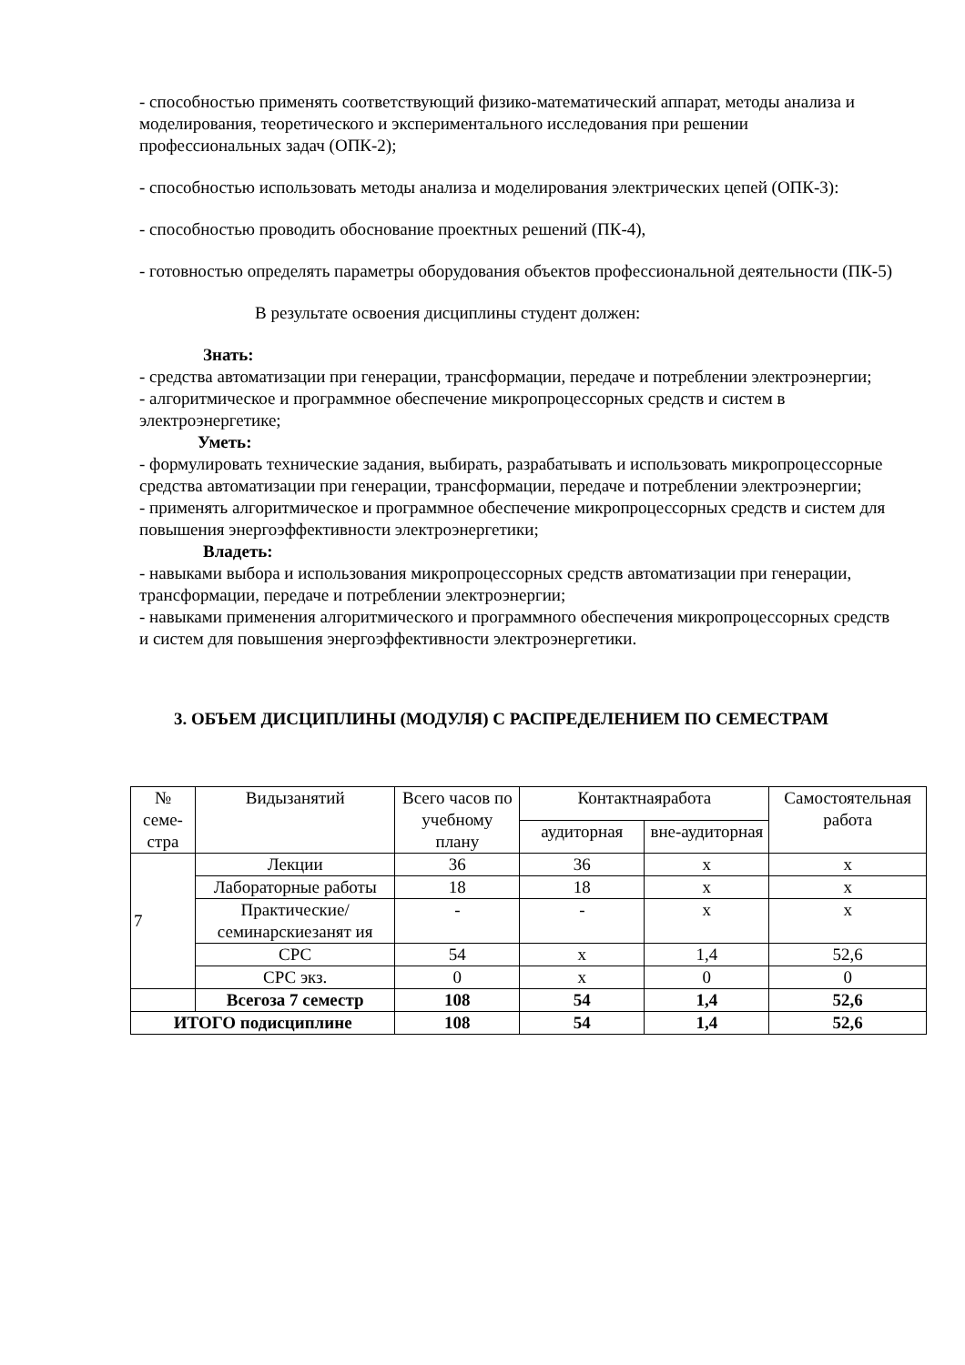- способностью применять соответствующий физико-математический аппарат, методы анализа и моделирования, теоретического и экспериментального исследования при решении профессиональных задач (ОПК-2);
- способностью использовать методы анализа и моделирования электрических цепей (ОПК-3):
- способностью проводить обоснование проектных решений (ПК-4),
- готовностью определять параметры оборудования объектов профессиональной деятельности (ПК-5)
В результате освоения дисциплины студент должен:
Знать:
- средства автоматизации при генерации, трансформации, передаче и потреблении электроэнергии;
- алгоритмическое и программное обеспечение микропроцессорных средств и систем в электроэнергетике;
Уметь:
- формулировать технические задания, выбирать, разрабатывать и использовать микропроцессорные средства автоматизации при генерации, трансформации, передаче и потреблении электроэнергии;
- применять алгоритмическое и программное обеспечение микропроцессорных средств и систем для повышения энергоэффективности электроэнергетики;
Владеть:
- навыками выбора и использования микропроцессорных средств автоматизации при генерации, трансформации, передаче и потреблении электроэнергии;
- навыками применения алгоритмического и программного обеспечения микропроцессорных средств и систем для повышения энергоэффективности электроэнергетики.
3. ОБЪЕМ ДИСЦИПЛИНЫ (МОДУЛЯ) С РАСПРЕДЕЛЕНИЕМ ПО СЕМЕСТРАМ
| № семе-стра | Видызанятий | Всего часов по учебному плану | Контактнаяработа | | Самостоятельная работа |
| --- | --- | --- | --- | --- | --- |
| | | | аудиторная | вне-аудиторная | |
| 7 | Лекции | 36 | 36 | х | х |
| | Лабораторные работы | 18 | 18 | х | х |
| | Практические/ семинарскиезанят ия | - | - | х | х |
| | СРС | 54 | х | 1,4 | 52,6 |
| | СРС экз. | 0 | х | 0 | 0 |
| | Всегоза 7 семестр | 108 | 54 | 1,4 | 52,6 |
| ИТОГО подисциплине | | 108 | 54 | 1,4 | 52,6 |